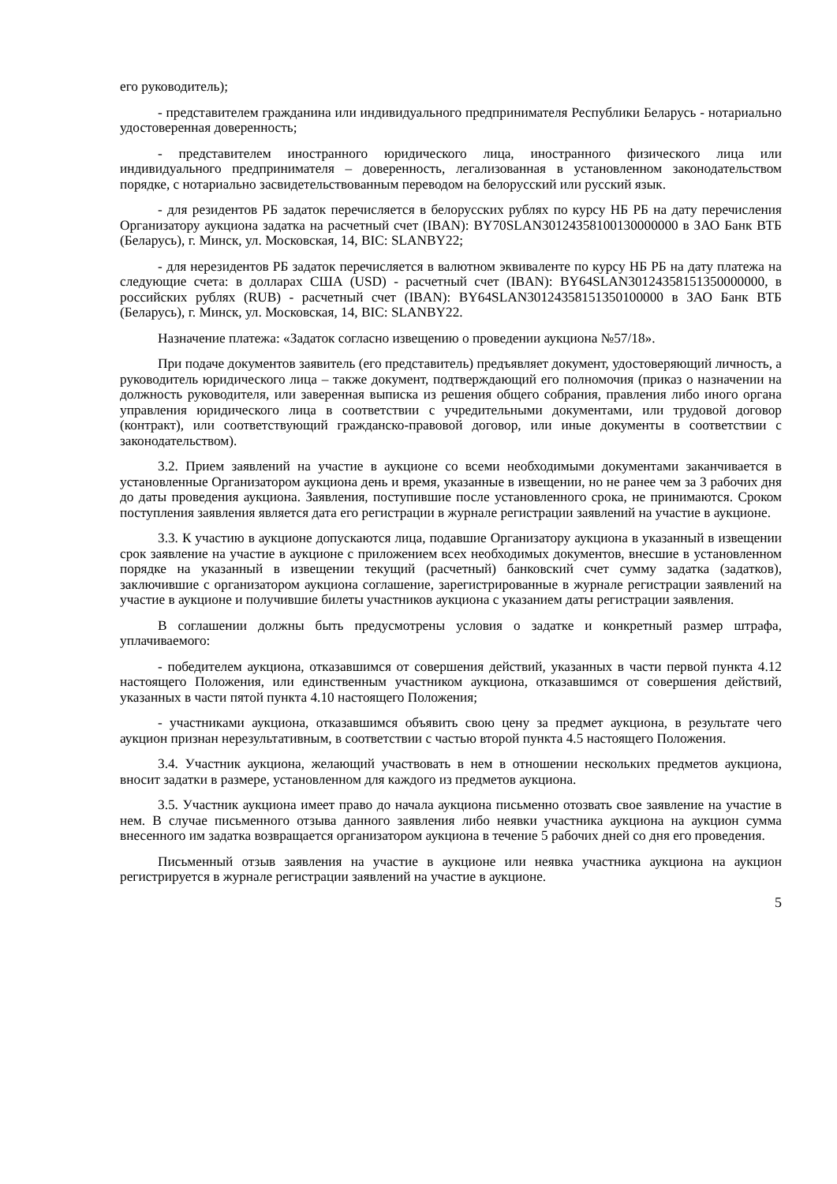его руководитель);
- представителем гражданина или индивидуального предпринимателя Республики Беларусь - нотариально удостоверенная доверенность;
- представителем иностранного юридического лица, иностранного физического лица или индивидуального предпринимателя – доверенность, легализованная в установленном законодательством порядке, с нотариально засвидетельствованным переводом на белорусский или русский язык.
- для резидентов РБ задаток перечисляется в белорусских рублях по курсу НБ РБ на дату перечисления Организатору аукциона задатка на расчетный счет (IBAN): BY70SLAN30124358100130000000 в ЗАО Банк ВТБ (Беларусь), г. Минск, ул. Московская, 14, BIC: SLANBY22;
- для нерезидентов РБ задаток перечисляется в валютном эквиваленте по курсу НБ РБ на дату платежа на следующие счета: в долларах США (USD) - расчетный счет (IBAN): BY64SLAN30124358151350000000, в российских рублях (RUB) - расчетный счет (IBAN): BY64SLAN30124358151350100000 в ЗАО Банк ВТБ (Беларусь), г. Минск, ул. Московская, 14, BIC: SLANBY22.
Назначение платежа: «Задаток согласно извещению о проведении аукциона №57/18».
При подаче документов заявитель (его представитель) предъявляет документ, удостоверяющий личность, а руководитель юридического лица – также документ, подтверждающий его полномочия (приказ о назначении на должность руководителя, или заверенная выписка из решения общего собрания, правления либо иного органа управления юридического лица в соответствии с учредительными документами, или трудовой договор (контракт), или соответствующий гражданско-правовой договор, или иные документы в соответствии с законодательством).
3.2. Прием заявлений на участие в аукционе со всеми необходимыми документами заканчивается в установленные Организатором аукциона день и время, указанные в извещении, но не ранее чем за 3 рабочих дня до даты проведения аукциона. Заявления, поступившие после установленного срока, не принимаются. Сроком поступления заявления является дата его регистрации в журнале регистрации заявлений на участие в аукционе.
3.3. К участию в аукционе допускаются лица, подавшие Организатору аукциона в указанный в извещении срок заявление на участие в аукционе с приложением всех необходимых документов, внесшие в установленном порядке на указанный в извещении текущий (расчетный) банковский счет сумму задатка (задатков), заключившие с организатором аукциона соглашение, зарегистрированные в журнале регистрации заявлений на участие в аукционе и получившие билеты участников аукциона с указанием даты регистрации заявления.
В соглашении должны быть предусмотрены условия о задатке и конкретный размер штрафа, уплачиваемого:
- победителем аукциона, отказавшимся от совершения действий, указанных в части первой пункта 4.12 настоящего Положения, или единственным участником аукциона, отказавшимся от совершения действий, указанных в части пятой пункта 4.10 настоящего Положения;
- участниками аукциона, отказавшимся объявить свою цену за предмет аукциона, в результате чего аукцион признан нерезультативным, в соответствии с частью второй пункта 4.5 настоящего Положения.
3.4. Участник аукциона, желающий участвовать в нем в отношении нескольких предметов аукциона, вносит задатки в размере, установленном для каждого из предметов аукциона.
3.5. Участник аукциона имеет право до начала аукциона письменно отозвать свое заявление на участие в нем. В случае письменного отзыва данного заявления либо неявки участника аукциона на аукцион сумма внесенного им задатка возвращается организатором аукциона в течение 5 рабочих дней со дня его проведения.
Письменный отзыв заявления на участие в аукционе или неявка участника аукциона на аукцион регистрируется в журнале регистрации заявлений на участие в аукционе.
5